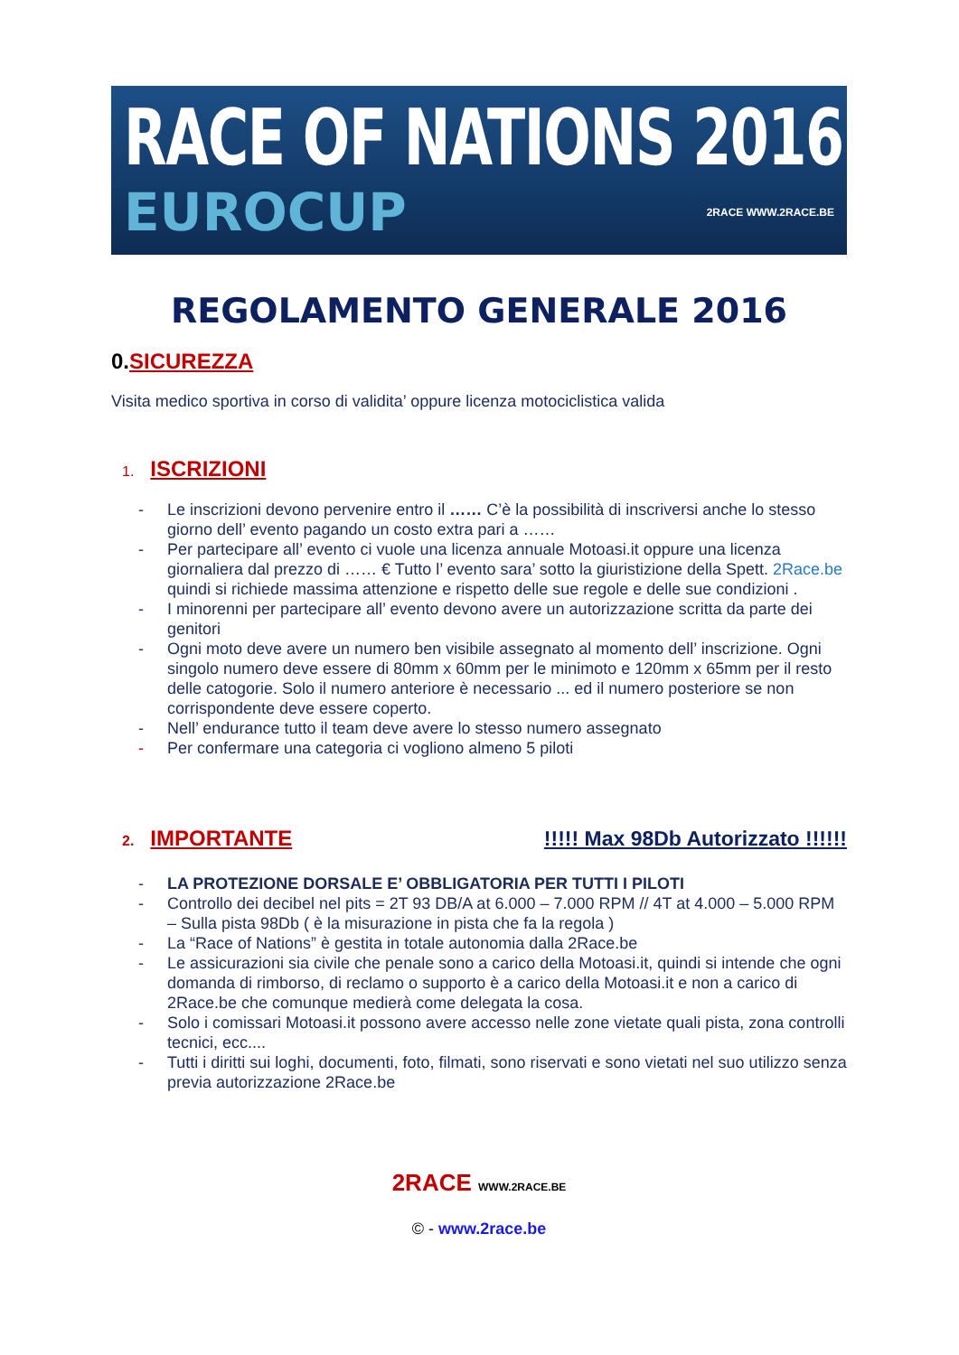RACE OF NATIONS 2016
EUROCUP
2RACE WWW.2RACE.BE
REGOLAMENTO GENERALE 2016
0.SICUREZZA
Visita medico sportiva in corso di validita’ oppure licenza motociclistica valida
1. ISCRIZIONI
- Le inscrizioni devono pervenire entro il …… C’è la possibilità di inscriversi anche lo stesso giorno dell’ evento pagando un costo extra pari a ……
- Per partecipare all’ evento ci vuole una licenza annuale Motoasi.it oppure una licenza giornaliera dal prezzo di …… € Tutto l’ evento sara’ sotto la giuristizione della Spett. 2Race.be quindi si richiede massima attenzione e rispetto delle sue regole e delle sue condizioni .
- I minorenni per partecipare all’ evento devono avere un autorizzazione scritta da parte dei genitori
- Ogni moto deve avere un numero ben visibile assegnato al momento dell’ inscrizione. Ogni singolo numero deve essere di 80mm x 60mm per le minimoto e 120mm x 65mm per il resto delle catogorie. Solo il numero anteriore è necessario ... ed il numero posteriore se non corrispondente deve essere coperto.
- Nell’ endurance tutto il team deve avere lo stesso numero assegnato
- Per confermare una categoria ci vogliono almeno 5 piloti
2. IMPORTANTE
!!!!! Max 98Db Autorizzato !!!!!!
- LA PROTEZIONE DORSALE E’ OBBLIGATORIA PER TUTTI I PILOTI
- Controllo dei decibel nel pits = 2T 93 DB/A at 6.000 – 7.000 RPM // 4T at 4.000 – 5.000 RPM – Sulla pista 98Db ( è la misurazione in pista che fa la regola )
- La “Race of Nations” è gestita in totale autonomia dalla 2Race.be
- Le assicurazioni sia civile che penale sono a carico della Motoasi.it, quindi si intende che ogni domanda di rimborso, di reclamo o supporto è a carico della Motoasi.it e non a carico di 2Race.be che comunque medierà come delegata la cosa.
- Solo i comissari Motoasi.it possono avere accesso nelle zone vietate quali pista, zona controlli tecnici, ecc....
- Tutti i diritti sui loghi, documenti, foto, filmati, sono riservati e sono vietati nel suo utilizzo senza previa autorizzazione 2Race.be
2RACE WWW.2RACE.BE
© - www.2race.be